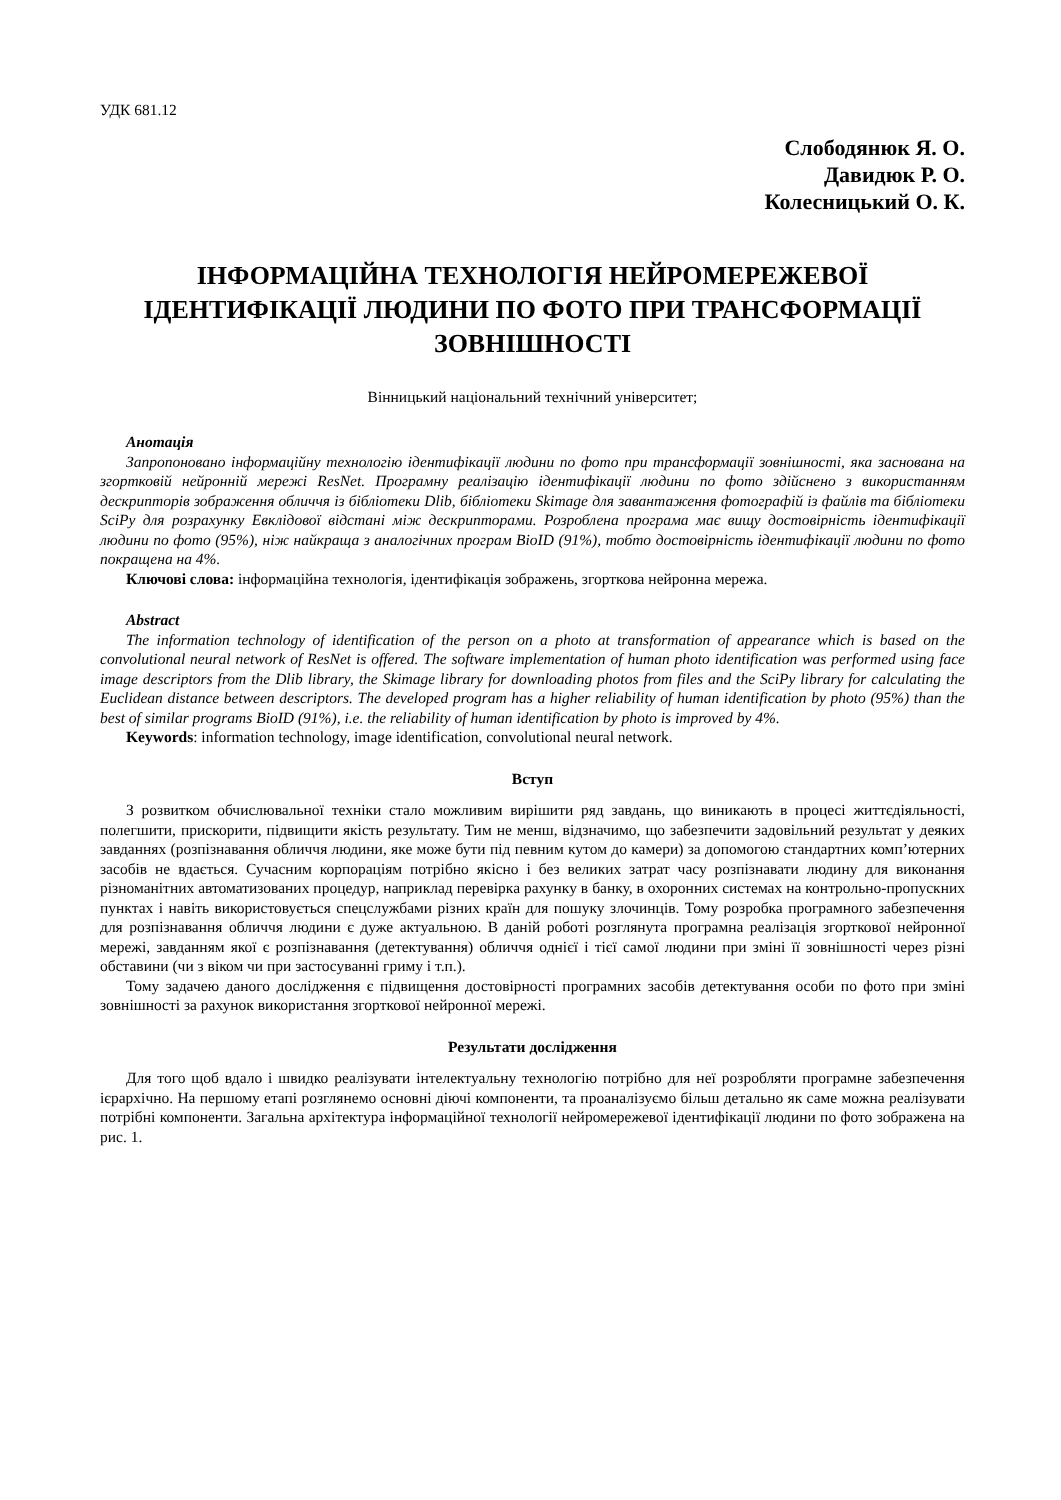УДК 681.12
Слободянюк Я. О.
Давидюк Р. О.
Колесницький О. К.
ІНФОРМАЦІЙНА ТЕХНОЛОГІЯ НЕЙРОМЕРЕЖЕВОЇ ІДЕНТИФІКАЦІЇ ЛЮДИНИ ПО ФОТО ПРИ ТРАНСФОРМАЦІЇ ЗОВНІШНОСТІ
Вінницький національний технічний університет;
Анотація
Запропоновано інформаційну технологію ідентифікації людини по фото при трансформації зовнішності, яка заснована на згортковій нейронній мережі ResNet. Програмну реалізацію ідентифікації людини по фото здійснено з використанням дескрипторів зображення обличчя із бібліотеки Dlib, бібліотеки Skimage для завантаження фотографій із файлів та бібліотеки SciPy для розрахунку Евклідової відстані між дескрипторами. Розроблена програма має вищу достовірність ідентифікації людини по фото (95%), ніж найкраща з аналогічних програм BioID (91%), тобто достовірність ідентифікації людини по фото покращена на 4%.
Ключові слова: інформаційна технологія, ідентифікація зображень, згорткова нейронна мережа.
Abstract
The information technology of identification of the person on a photo at transformation of appearance which is based on the convolutional neural network of ResNet is offered. The software implementation of human photo identification was performed using face image descriptors from the Dlib library, the Skimage library for downloading photos from files and the SciPy library for calculating the Euclidean distance between descriptors. The developed program has a higher reliability of human identification by photo (95%) than the best of similar programs BioID (91%), i.e. the reliability of human identification by photo is improved by 4%.
Keywords: information technology, image identification, convolutional neural network.
Вступ
З розвитком обчислювальної техніки стало можливим вирішити ряд завдань, що виникають в процесі життєдіяльності, полегшити, прискорити, підвищити якість результату. Тим не менш, відзначимо, що забезпечити задовільний результат у деяких завданнях (розпізнавання обличчя людини, яке може бути під певним кутом до камери) за допомогою стандартних комп’ютерних засобів не вдається. Сучасним корпораціям потрібно якісно і без великих затрат часу розпізнавати людину для виконання різноманітних автоматизованих процедур, наприклад перевірка рахунку в банку, в охоронних системах на контрольно-пропускних пунктах і навіть використовується спецслужбами різних країн для пошуку злочинців. Тому розробка програмного забезпечення для розпізнавання обличчя людини є дуже актуальною. В даній роботі розглянута програмна реалізація згорткової нейронної мережі, завданням якої є розпізнавання (детектування) обличчя однієї і тієї самої людини при зміні її зовнішності через різні обставини (чи з віком чи при застосуванні гриму і т.п.).
Тому задачею даного дослідження є підвищення достовірності програмних засобів детектування особи по фото при зміні зовнішності за рахунок використання згорткової нейронної мережі.
Результати дослідження
Для того щоб вдало і швидко реалізувати інтелектуальну технологію потрібно для неї розробляти програмне забезпечення ієрархічно. На першому етапі розглянемо основні діючі компоненти, та проаналізуємо більш детально як саме можна реалізувати потрібні компоненти. Загальна архітектура інформаційної технології нейромережевої ідентифікації людини по фото зображена на рис. 1.